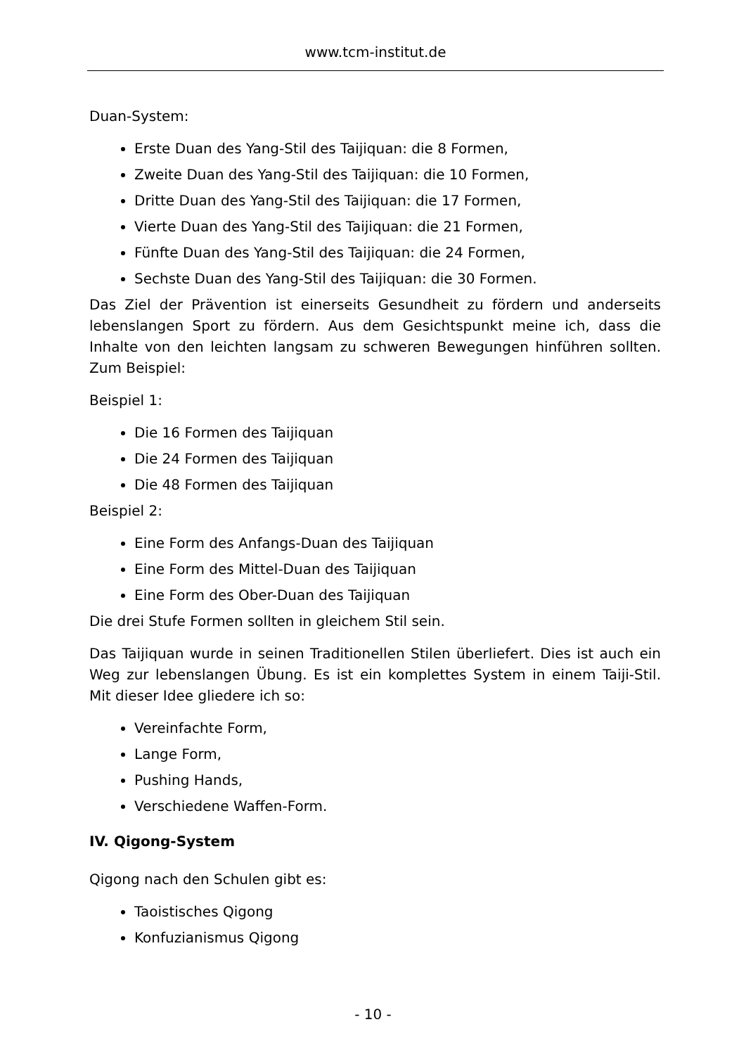www.tcm-institut.de
Duan-System:
Erste Duan des Yang-Stil des Taijiquan: die 8 Formen,
Zweite Duan des Yang-Stil des Taijiquan: die 10 Formen,
Dritte Duan des Yang-Stil des Taijiquan: die 17 Formen,
Vierte Duan des Yang-Stil des Taijiquan: die 21 Formen,
Fünfte Duan des Yang-Stil des Taijiquan: die 24 Formen,
Sechste Duan des Yang-Stil des Taijiquan: die 30 Formen.
Das Ziel der Prävention ist einerseits Gesundheit zu fördern und anderseits lebenslangen Sport zu fördern. Aus dem Gesichtspunkt meine ich, dass die Inhalte von den leichten langsam zu schweren Bewegungen hinführen sollten. Zum Beispiel:
Beispiel 1:
Die 16 Formen des Taijiquan
Die 24 Formen des Taijiquan
Die 48 Formen des Taijiquan
Beispiel 2:
Eine Form des Anfangs-Duan des Taijiquan
Eine Form des Mittel-Duan des Taijiquan
Eine Form des Ober-Duan des Taijiquan
Die drei Stufe Formen sollten in gleichem Stil sein.
Das Taijiquan wurde in seinen Traditionellen Stilen überliefert. Dies ist auch ein Weg zur lebenslangen Übung. Es ist ein komplettes System in einem Taiji-Stil. Mit dieser Idee gliedere ich so:
Vereinfachte Form,
Lange Form,
Pushing Hands,
Verschiedene Waffen-Form.
IV. Qigong-System
Qigong nach den Schulen gibt es:
Taoistisches Qigong
Konfuzianismus Qigong
- 10 -